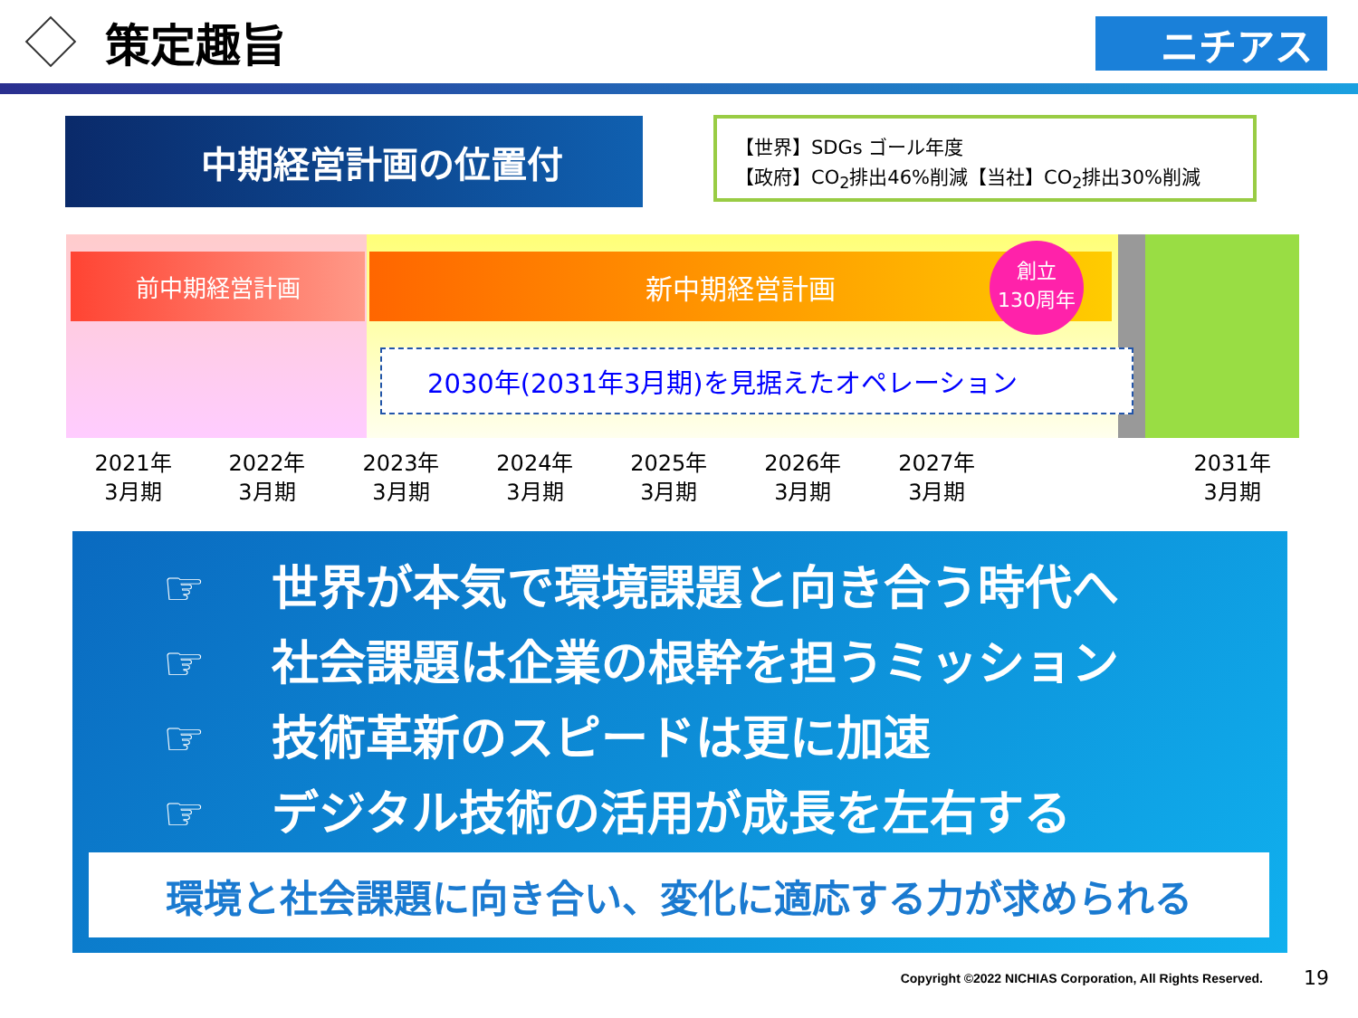策定趣旨
ニチアス
中期経営計画の位置付
【世界】SDGs ゴール年度
【政府】CO<sub>2</sub>排出46%削減【当社】CO<sub>2</sub>排出30%削減
前中期経営計画 新中期経営計画
創立
130周年
2030年(2031年3月期)を見据えたオペレーション
2021年
3月期
2022年
3月期
2023年
3月期
2024年
3月期
2025年
3月期
2026年
3月期
2027年
3月期
2031年
3月期
☞ 世界が本気で環境課題と向き合う時代へ
☞ 社会課題は企業の根幹を担うミッション
☞ 技術革新のスピードは更に加速
☞ デジタル技術の活用が成長を左右する
環境と社会課題に向き合い、変化に適応する力が求められる
Copyright ©2022 NICHIAS Corporation, All Rights Reserved.
19